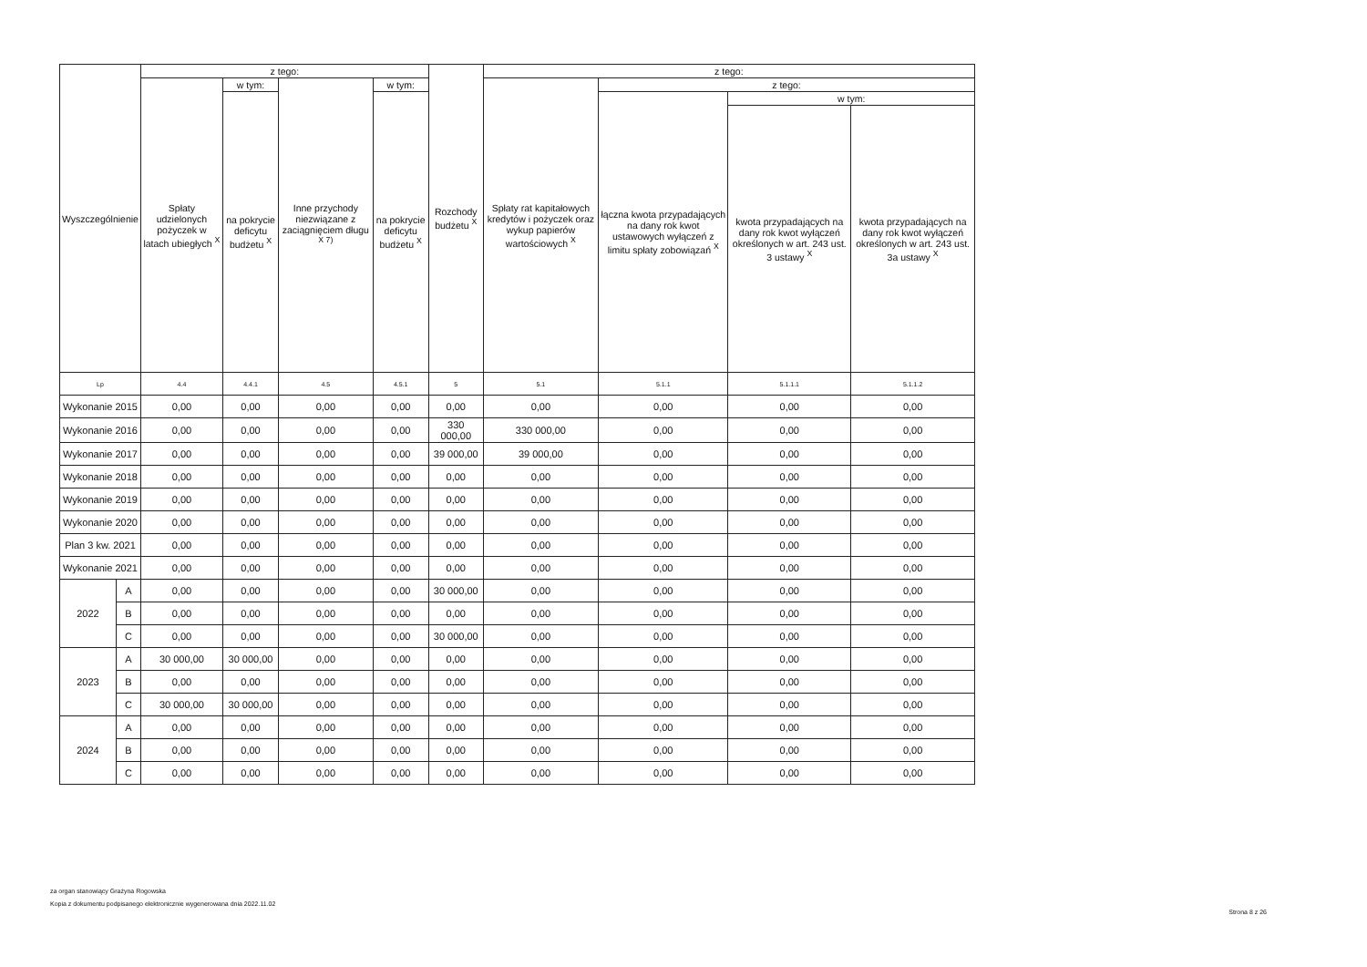| Wyszczególnienie | | z tego: | | | | Rozchody budżetu <sup>X</sup> | z tego: | | | |
| --- | --- | --- | --- | --- | --- | --- | --- | --- | --- | --- |
| | | Spłaty udzielonych pożyczek w latach ubiegłych <sup>X</sup> | w tym: | Inne przychody niezwiązane z zaciągnięciem długu <sup>X 7)</sup> | w tym: | | Spłaty rat kapitałowych kredytów i pożyczek oraz wykup papierów wartościowych <sup>X</sup> | z tego: | | |
| | | | na pokrycie deficytu budżetu <sup>X</sup> | | na pokrycie deficytu budżetu <sup>X</sup> | | | łączna kwota przypadających na dany rok kwot ustawowych wyłączeń z limitu spłaty zobowiązań <sup>X</sup> | w tym: | |
| | | | | | | | | | kwota przypadających na dany rok kwot wyłączeń określonych w art. 243 ust. 3 ustawy <sup>X</sup> | kwota przypadających na dany rok kwot wyłączeń określonych w art. 243 ust. 3a ustawy <sup>X</sup> |
| Lp | | 4.4 | 4.4.1 | 4.5 | 4.5.1 | 5 | 5.1 | 5.1.1 | 5.1.1.1 | 5.1.1.2 |
| Wykonanie 2015 | | 0,00 | 0,00 | 0,00 | 0,00 | 0,00 | 0,00 | 0,00 | 0,00 | 0,00 |
| Wykonanie 2016 | | 0,00 | 0,00 | 0,00 | 0,00 | 330 000,00 | 330 000,00 | 0,00 | 0,00 | 0,00 |
| Wykonanie 2017 | | 0,00 | 0,00 | 0,00 | 0,00 | 39 000,00 | 39 000,00 | 0,00 | 0,00 | 0,00 |
| Wykonanie 2018 | | 0,00 | 0,00 | 0,00 | 0,00 | 0,00 | 0,00 | 0,00 | 0,00 | 0,00 |
| Wykonanie 2019 | | 0,00 | 0,00 | 0,00 | 0,00 | 0,00 | 0,00 | 0,00 | 0,00 | 0,00 |
| Wykonanie 2020 | | 0,00 | 0,00 | 0,00 | 0,00 | 0,00 | 0,00 | 0,00 | 0,00 | 0,00 |
| Plan 3 kw. 2021 | | 0,00 | 0,00 | 0,00 | 0,00 | 0,00 | 0,00 | 0,00 | 0,00 | 0,00 |
| Wykonanie 2021 | | 0,00 | 0,00 | 0,00 | 0,00 | 0,00 | 0,00 | 0,00 | 0,00 | 0,00 |
| 2022 | A | 0,00 | 0,00 | 0,00 | 0,00 | 30 000,00 | 0,00 | 0,00 | 0,00 | 0,00 |
| | B | 0,00 | 0,00 | 0,00 | 0,00 | 0,00 | 0,00 | 0,00 | 0,00 | 0,00 |
| | C | 0,00 | 0,00 | 0,00 | 0,00 | 30 000,00 | 0,00 | 0,00 | 0,00 | 0,00 |
| 2023 | A | 30 000,00 | 30 000,00 | 0,00 | 0,00 | 0,00 | 0,00 | 0,00 | 0,00 | 0,00 |
| | B | 0,00 | 0,00 | 0,00 | 0,00 | 0,00 | 0,00 | 0,00 | 0,00 | 0,00 |
| | C | 30 000,00 | 30 000,00 | 0,00 | 0,00 | 0,00 | 0,00 | 0,00 | 0,00 | 0,00 |
| 2024 | A | 0,00 | 0,00 | 0,00 | 0,00 | 0,00 | 0,00 | 0,00 | 0,00 | 0,00 |
| | B | 0,00 | 0,00 | 0,00 | 0,00 | 0,00 | 0,00 | 0,00 | 0,00 | 0,00 |
| | C | 0,00 | 0,00 | 0,00 | 0,00 | 0,00 | 0,00 | 0,00 | 0,00 | 0,00 |
za organ stanowiący Grażyna Rogowska
Kopia z dokumentu podpisanego elektronicznie wygenerowana dnia 2022.11.02
Strona 8 z 26